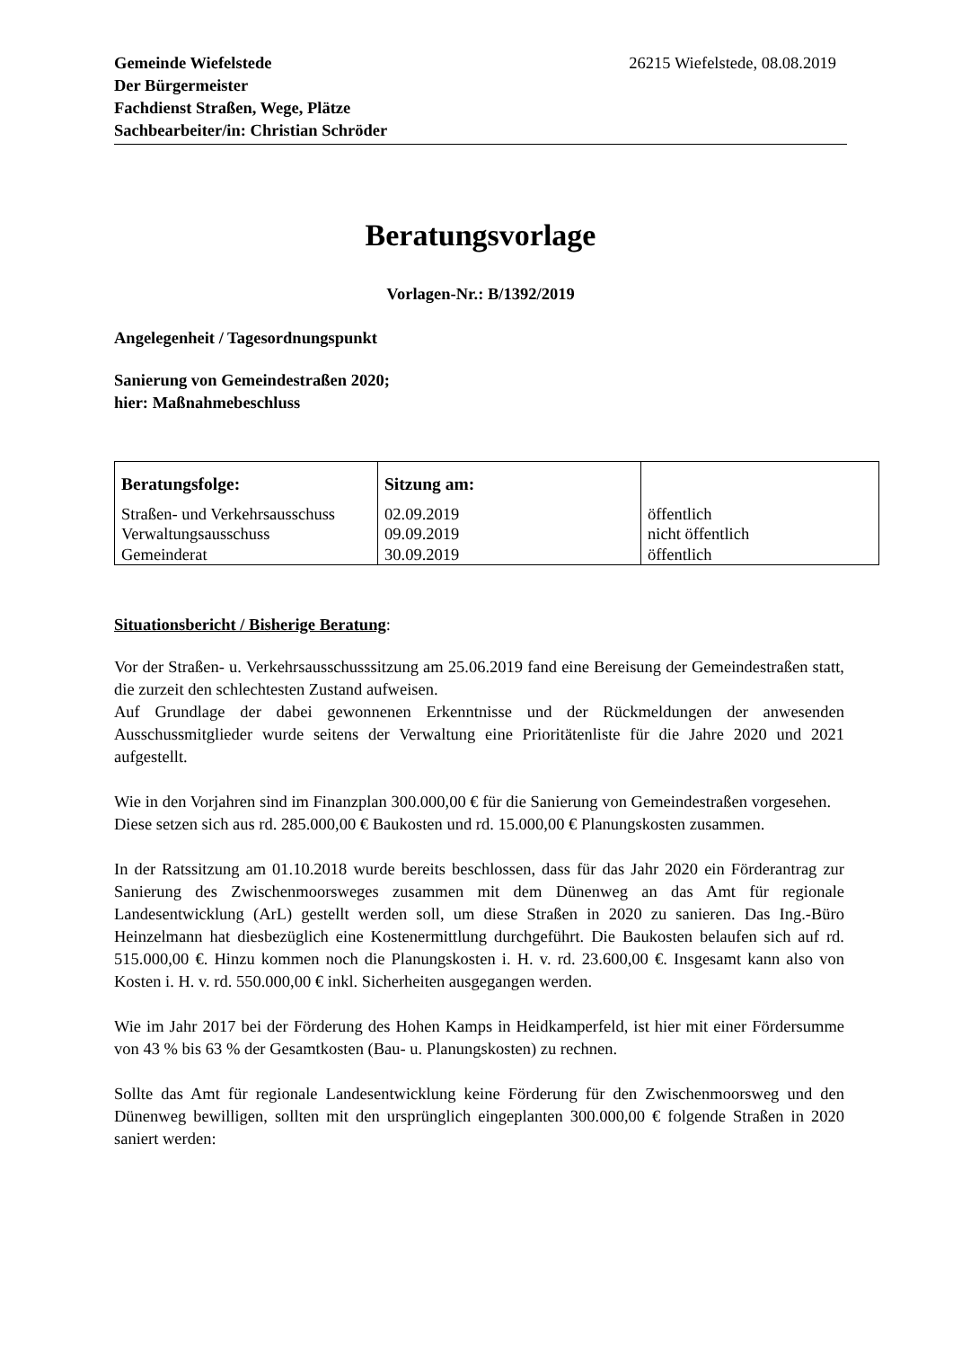Gemeinde Wiefelstede
Der Bürgermeister
Fachdienst Straßen, Wege, Plätze
Sachbearbeiter/in: Christian Schröder
26215 Wiefelstede, 08.08.2019
Beratungsvorlage
Vorlagen-Nr.: B/1392/2019
Angelegenheit / Tagesordnungspunkt
Sanierung von Gemeindestraßen 2020;
hier: Maßnahmebeschluss
| Beratungsfolge: | Sitzung am: | |
| --- | --- | --- |
| Straßen- und Verkehrsausschuss | 02.09.2019 | öffentlich |
| Verwaltungsausschuss | 09.09.2019 | nicht öffentlich |
| Gemeinderat | 30.09.2019 | öffentlich |
Situationsbericht / Bisherige Beratung:
Vor der Straßen- u. Verkehrsausschusssitzung am 25.06.2019 fand eine Bereisung der Gemeindestraßen statt, die zurzeit den schlechtesten Zustand aufweisen.
Auf Grundlage der dabei gewonnenen Erkenntnisse und der Rückmeldungen der anwesenden Ausschussmitglieder wurde seitens der Verwaltung eine Prioritätenliste für die Jahre 2020 und 2021 aufgestellt.
Wie in den Vorjahren sind im Finanzplan 300.000,00 € für die Sanierung von Gemeindestraßen vorgesehen.
Diese setzen sich aus rd. 285.000,00 € Baukosten und rd. 15.000,00 € Planungskosten zusammen.
In der Ratssitzung am 01.10.2018 wurde bereits beschlossen, dass für das Jahr 2020 ein Förderantrag zur Sanierung des Zwischenmoorsweges zusammen mit dem Dünenweg an das Amt für regionale Landesentwicklung (ArL) gestellt werden soll, um diese Straßen in 2020 zu sanieren. Das Ing.-Büro Heinzelmann hat diesbezüglich eine Kostenermittlung durchgeführt. Die Baukosten belaufen sich auf rd. 515.000,00 €. Hinzu kommen noch die Planungskosten i. H. v. rd. 23.600,00 €. Insgesamt kann also von Kosten i. H. v. rd. 550.000,00 € inkl. Sicherheiten ausgegangen werden.
Wie im Jahr 2017 bei der Förderung des Hohen Kamps in Heidkamperfeld, ist hier mit einer Fördersumme von 43 % bis 63 % der Gesamtkosten (Bau- u. Planungskosten) zu rechnen.
Sollte das Amt für regionale Landesentwicklung keine Förderung für den Zwischenmoorsweg und den Dünenweg bewilligen, sollten mit den ursprünglich eingeplanten 300.000,00 € folgende Straßen in 2020 saniert werden: